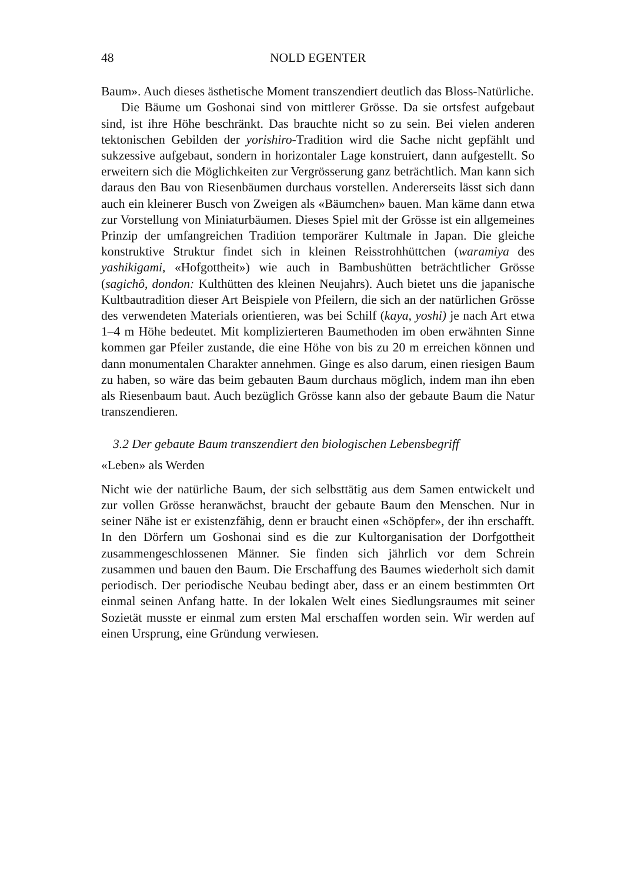48 NOLD EGENTER
Baum». Auch dieses ästhetische Moment transzendiert deutlich das Bloss-Natürliche.
Die Bäume um Goshonai sind von mittlerer Grösse. Da sie ortsfest aufgebaut sind, ist ihre Höhe beschränkt. Das brauchte nicht so zu sein. Bei vielen anderen tektonischen Gebilden der yorishiro-Tradition wird die Sache nicht gepfählt und sukzessive aufgebaut, sondern in horizontaler Lage konstruiert, dann aufgestellt. So erweitern sich die Möglichkeiten zur Vergrösserung ganz beträchtlich. Man kann sich daraus den Bau von Riesenbäumen durchaus vorstellen. Andererseits lässt sich dann auch ein kleinerer Busch von Zweigen als «Bäumchen» bauen. Man käme dann etwa zur Vorstellung von Miniaturbäumen. Dieses Spiel mit der Grösse ist ein allgemeines Prinzip der umfangreichen Tradition temporärer Kultmale in Japan. Die gleiche konstruktive Struktur findet sich in kleinen Reisstrohhüttchen (waramiya des yashikigami, «Hofgottheit») wie auch in Bambushütten beträchtlicher Grösse (sagichô, dondon: Kulthütten des kleinen Neujahrs). Auch bietet uns die japanische Kultbautradition dieser Art Beispiele von Pfeilern, die sich an der natürlichen Grösse des verwendeten Materials orientieren, was bei Schilf (kaya, yoshi) je nach Art etwa 1–4 m Höhe bedeutet. Mit komplizierteren Baumethoden im oben erwähnten Sinne kommen gar Pfeiler zustande, die eine Höhe von bis zu 20 m erreichen können und dann monumentalen Charakter annehmen. Ginge es also darum, einen riesigen Baum zu haben, so wäre das beim gebauten Baum durchaus möglich, indem man ihn eben als Riesenbaum baut. Auch bezüglich Grösse kann also der gebaute Baum die Natur transzendieren.
3.2 Der gebaute Baum transzendiert den biologischen Lebensbegriff
«Leben» als Werden
Nicht wie der natürliche Baum, der sich selbsttätig aus dem Samen entwickelt und zur vollen Grösse heranwächst, braucht der gebaute Baum den Menschen. Nur in seiner Nähe ist er existenzfähig, denn er braucht einen «Schöpfer», der ihn erschafft. In den Dörfern um Goshonai sind es die zur Kultorganisation der Dorfgottheit zusammengeschlossenen Männer. Sie finden sich jährlich vor dem Schrein zusammen und bauen den Baum. Die Erschaffung des Baumes wiederholt sich damit periodisch. Der periodische Neubau bedingt aber, dass er an einem bestimmten Ort einmal seinen Anfang hatte. In der lokalen Welt eines Siedlungsraumes mit seiner Sozietät musste er einmal zum ersten Mal erschaffen worden sein. Wir werden auf einen Ursprung, eine Gründung verwiesen.